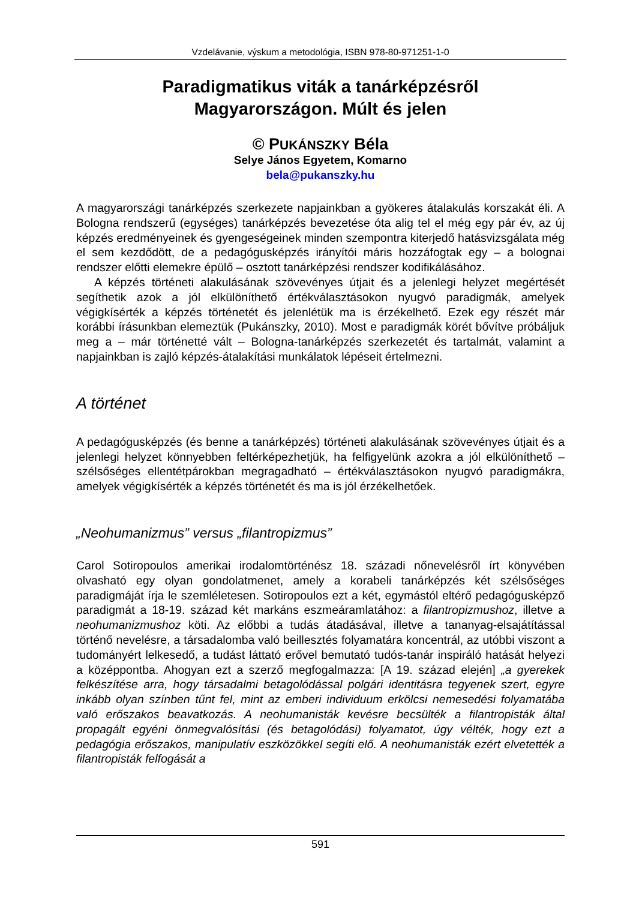Vzdelávanie, výskum a metodológia, ISBN 978-80-971251-1-0
Paradigmatikus viták a tanárképzésről
Magyarországon. Múlt és jelen
© PUKÁNSZKY Béla
Selye János Egyetem, Komarno
bela@pukanszky.hu
A magyarországi tanárképzés szerkezete napjainkban a gyökeres átalakulás korszakát éli. A Bologna rendszerű (egységes) tanárképzés bevezetése óta alig tel el még egy pár év, az új képzés eredményeinek és gyengeségeinek minden szempontra kiterjedő hatásvizsgálata még el sem kezdődött, de a pedagógusképzés irányítói máris hozzáfogtak egy – a bolognai rendszer előtti elemekre épülő – osztott tanárképzési rendszer kodifikálásához.
A képzés történeti alakulásának szövevényes útjait és a jelenlegi helyzet megértését segíthetik azok a jól elkülöníthető értékválasztásokon nyugvó paradigmák, amelyek végigkísérték a képzés történetét és jelenlétük ma is érzékelhető. Ezek egy részét már korábbi írásunkban elemeztük (Pukánszky, 2010). Most e paradigmák körét bővítve próbáljuk meg a – már történetté vált – Bologna-tanárképzés szerkezetét és tartalmát, valamint a napjainkban is zajló képzés-átalakítási munkálatok lépéseit értelmezni.
A történet
A pedagógusképzés (és benne a tanárképzés) történeti alakulásának szövevényes útjait és a jelenlegi helyzet könnyebben feltérképezhetjük, ha felfigyelünk azokra a jól elkülöníthető – szélsőséges ellentétpárokban megragadható – értékválasztásokon nyugvó paradigmákra, amelyek végigkísérték a képzés történetét és ma is jól érzékelhetőek.
„Neohumanizmus” versus „filantropizmus”
Carol Sotiropoulos amerikai irodalomtörténész 18. századi nőnevelésről írt könyvében olvasható egy olyan gondolatmenet, amely a korabeli tanárképzés két szélsőséges paradigmáját írja le szemléletesen. Sotiropoulos ezt a két, egymástól eltérő pedagógusképző paradigmát a 18-19. század két markáns eszmeáramlatához: a filantropizmushoz, illetve a neohumanizmushoz köti. Az előbbi a tudás átadásával, illetve a tananyag-elsajátítással történő nevelésre, a társadalomba való beillesztés folyamatára koncentrál, az utóbbi viszont a tudományért lelkesedő, a tudást láttató erővel bemutató tudós-tanár inspiráló hatását helyezi a középpontba. Ahogyan ezt a szerző megfogalmazza: [A 19. század elején] „a gyerekek felkészítése arra, hogy társadalmi betagolódással polgári identitásra tegyenek szert, egyre inkább olyan színben tűnt fel, mint az emberi individuum erkölcsi nemesedési folyamatába való erőszakos beavatkozás. A neohumanisták kevésre becsülték a filantropisták által propagált egyéni önmegvalósítási (és betagolódási) folyamatot, úgy vélték, hogy ezt a pedagógia erőszakos, manipulatív eszközökkel segíti elő. A neohumanisták ezért elvetették a filantropisták felfogását a
591